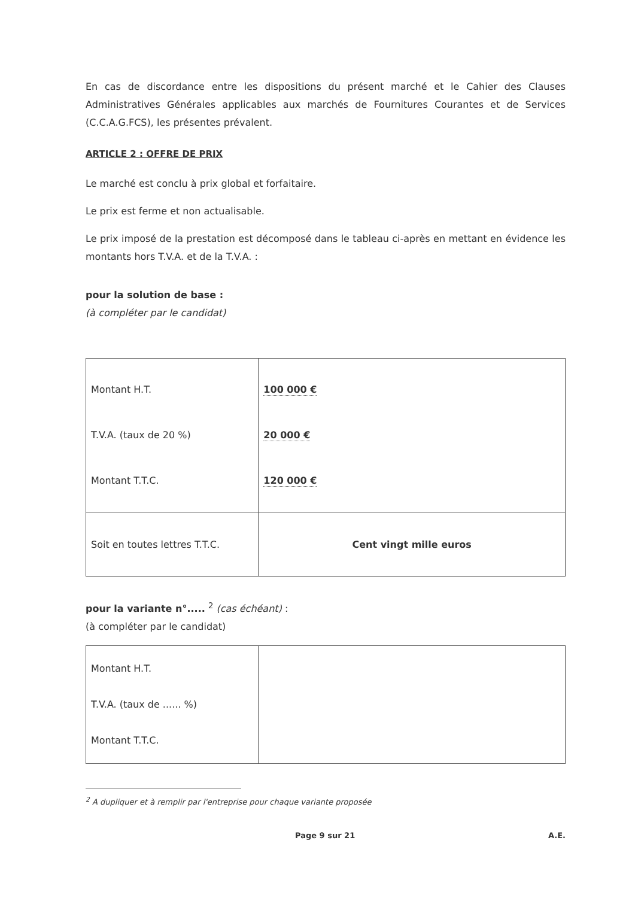En cas de discordance entre les dispositions du présent marché et le Cahier des Clauses Administratives Générales applicables aux marchés de Fournitures Courantes et de Services (C.C.A.G.FCS), les présentes prévalent.
ARTICLE 2 : OFFRE DE PRIX
Le marché est conclu à prix global et forfaitaire.
Le prix est ferme et non actualisable.
Le prix imposé de la prestation est décomposé dans le tableau ci-après en mettant en évidence les montants hors T.V.A. et de la T.V.A. :
pour la solution de base :
(à compléter par le candidat)
| Montant H.T. T.V.A. (taux de 20 %) Montant T.T.C. | 100 000 € 20 000 € 120 000 € |
| Soit en toutes lettres T.T.C. | Cent vingt mille euros |
pour la variante n°..... <sup>2</sup> (cas échéant) :
(à compléter par le candidat)
| Montant H.T. T.V.A. (taux de ...... %) Montant T.T.C. | |
<sup>2</sup> A dupliquer et à remplir par l'entreprise pour chaque variante proposée
Page 9 sur 21 A.E.